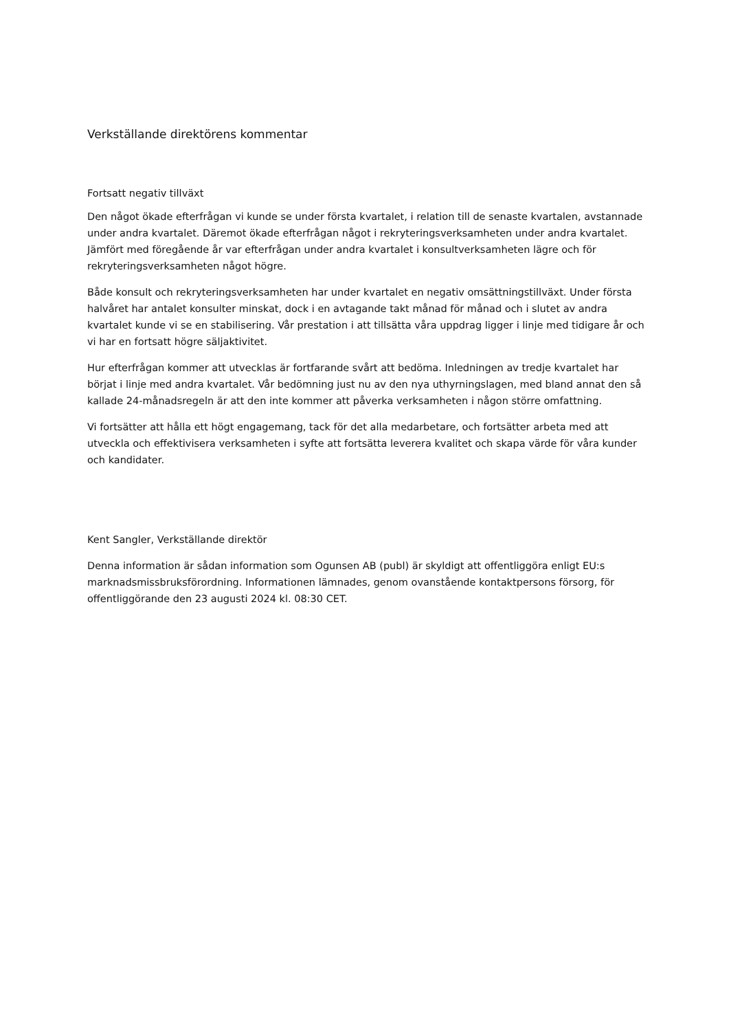Verkställande direktörens kommentar
Fortsatt negativ tillväxt
Den något ökade efterfrågan vi kunde se under första kvartalet, i relation till de senaste kvartalen, avstannade under andra kvartalet. Däremot ökade efterfrågan något i rekryteringsverksamheten under andra kvartalet. Jämfört med föregående år var efterfrågan under andra kvartalet i konsultverksamheten lägre och för rekryteringsverksamheten något högre.
Både konsult och rekryteringsverksamheten har under kvartalet en negativ omsättningstillväxt. Under första halvåret har antalet konsulter minskat, dock i en avtagande takt månad för månad och i slutet av andra kvartalet kunde vi se en stabilisering. Vår prestation i att tillsätta våra uppdrag ligger i linje med tidigare år och vi har en fortsatt högre säljaktivitet.
Hur efterfrågan kommer att utvecklas är fortfarande svårt att bedöma. Inledningen av tredje kvartalet har börjat i linje med andra kvartalet. Vår bedömning just nu av den nya uthyrningslagen, med bland annat den så kallade 24-månadsregeln är att den inte kommer att påverka verksamheten i någon större omfattning.
Vi fortsätter att hålla ett högt engagemang, tack för det alla medarbetare, och fortsätter arbeta med att utveckla och effektivisera verksamheten i syfte att fortsätta leverera kvalitet och skapa värde för våra kunder och kandidater.
Kent Sangler, Verkställande direktör
Denna information är sådan information som Ogunsen AB (publ) är skyldigt att offentliggöra enligt EU:s marknadsmissbruksförordning. Informationen lämnades, genom ovanstående kontaktpersons försorg, för offentliggörande den 23 augusti 2024 kl. 08:30 CET.